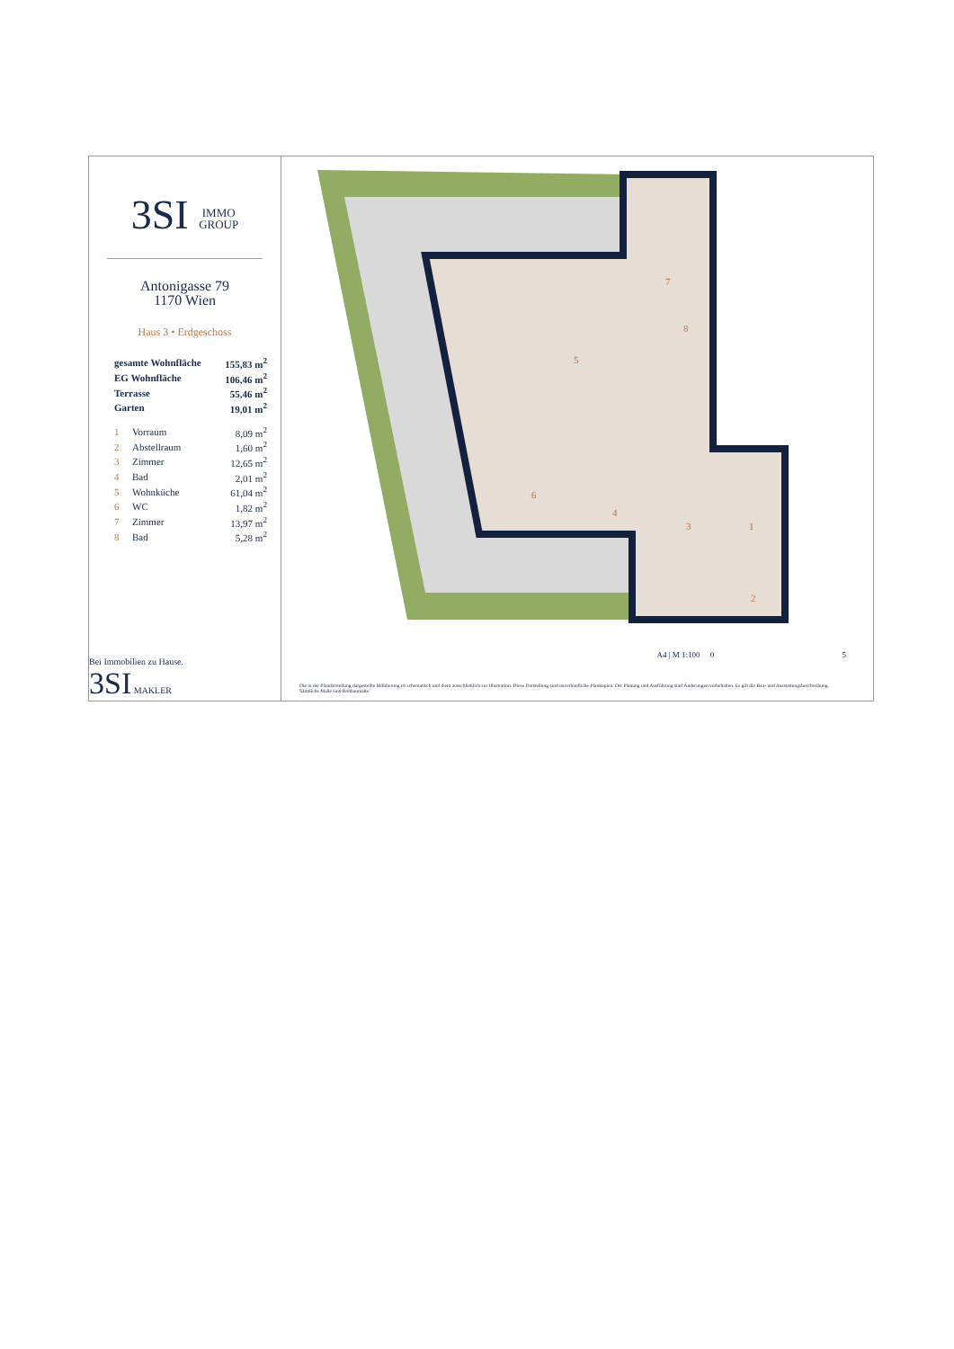3SI IMMO
GROUP
Antonigasse 79
1170 Wien
Haus 3 • Erdgeschoss
| gesamte Wohnfläche | | 155,83 m<sup>2</sup> |
| EG Wohnfläche | | 106,46 m<sup>2</sup> |
| Terrasse | | 55,46 m<sup>2</sup> |
| Garten | | 19,01 m<sup>2</sup> |
| 1 | Vorraum | 8,09 m<sup>2</sup> |
| 2 | Abstellraum | 1,60 m<sup>2</sup> |
| 3 | Zimmer | 12,65 m<sup>2</sup> |
| 4 | Bad | 2,01 m<sup>2</sup> |
| 5 | Wohnküche | 61,04 m<sup>2</sup> |
| 6 | WC | 1,82 m<sup>2</sup> |
| 7 | Zimmer | 13,97 m<sup>2</sup> |
| 8 | Bad | 5,28 m<sup>2</sup> |
Bei Immobilien zu Hause.
3SI MAKLER
5
7
8
3
1
2
4
6
A4 | M 1:100 0 5
Die in der Plandarstellung dargestellte Möblierung ist schematisch und dient ausschließlich zur Illustration. Diese Darstellung sind unverbindliche Plankopien. Der Planung und Ausführung sind Änderungen vorbehalten. Es gilt die Bau- und Ausstattungsbeschreibung. Sämtliche Maße sind Rohbaumaße.